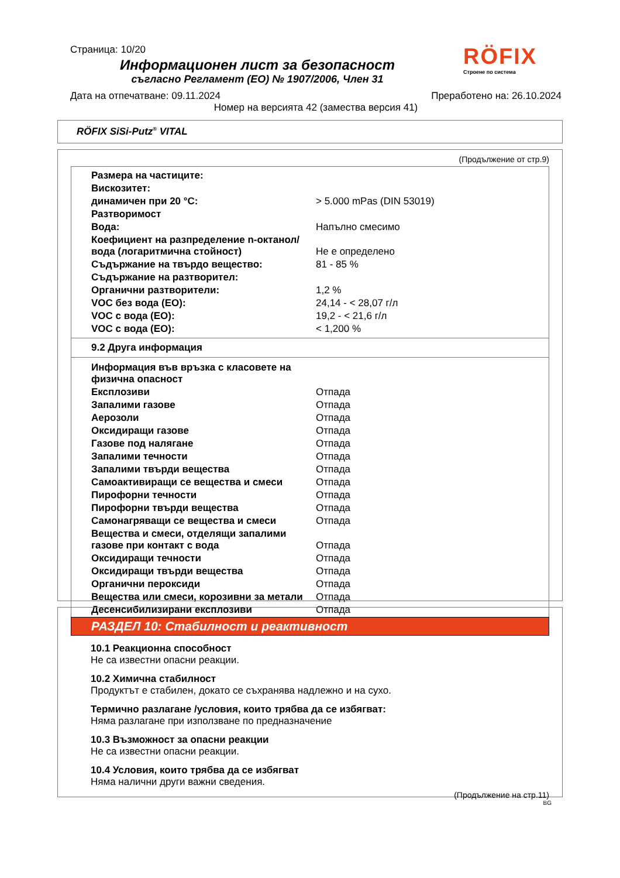Страница: 10/20
Информационен лист за безопасност
съгласно Регламент (ЕО) № 1907/2006, Член 31
RÖFIX
Строене по система
Дата на отпечатване: 09.11.2024 Преработено на: 26.10.2024
Номер на версията 42 (замества версия 41)
RÖFIX SiSi-Putz<sup>®</sup> VITAL
(Продължение от стр.9)
| Размера на частиците: | |
| Вискозитет: | |
| динамичен при 20 °C: | > 5.000 mPas (DIN 53019) |
| Разтворимост | |
| Вода: | Напълно смесимо |
| Коефициент на разпределение n-октанол/ вода (логаритмична стойност) | Не е определено |
| Съдържание на твърдо вещество: | 81 - 85 % |
| Съдържание на разтворител: | |
| Органични разтворители: | 1,2 % |
| VOC без вода (ЕО): | 24,14 - < 28,07 г/л |
| VOC с вода (ЕО): | 19,2 - < 21,6 г/л |
| VOC с вода (ЕО): | < 1,200 % |
9.2 Друга информация
| Информация във връзка с класовете на физична опасност | |
| Експлозиви | Отпада |
| Запалими газове | Отпада |
| Аерозоли | Отпада |
| Оксидиращи газове | Отпада |
| Газове под налягане | Отпада |
| Запалими течности | Отпада |
| Запалими твърди вещества | Отпада |
| Самоактивиращи се вещества и смеси | Отпада |
| Пирофорни течности | Отпада |
| Пирофорни твърди вещества | Отпада |
| Самонагряващи се вещества и смеси | Отпада |
| Вещества и смеси, отделящи запалими газове при контакт с вода | Отпада |
| Оксидиращи течности | Отпада |
| Оксидиращи твърди вещества | Отпада |
| Органични пероксиди | Отпада |
| Вещества или смеси, корозивни за метали | Отпада |
| Десенсибилизирани експлозиви | Отпада |
РАЗДЕЛ 10: Стабилност и реактивност
10.1 Реакционна способност
Не са известни опасни реакции.
10.2 Химична стабилност
Продуктът е стабилен, докато се съхранява надлежно и на сухо.
Термично разлагане /условия, които трябва да се избягват:
Няма разлагане при използване по предназначение
10.3 Възможност за опасни реакции
Не са известни опасни реакции.
10.4 Условия, които трябва да се избягват
Няма налични други важни сведения.
(Продължение на стр.11)
BG